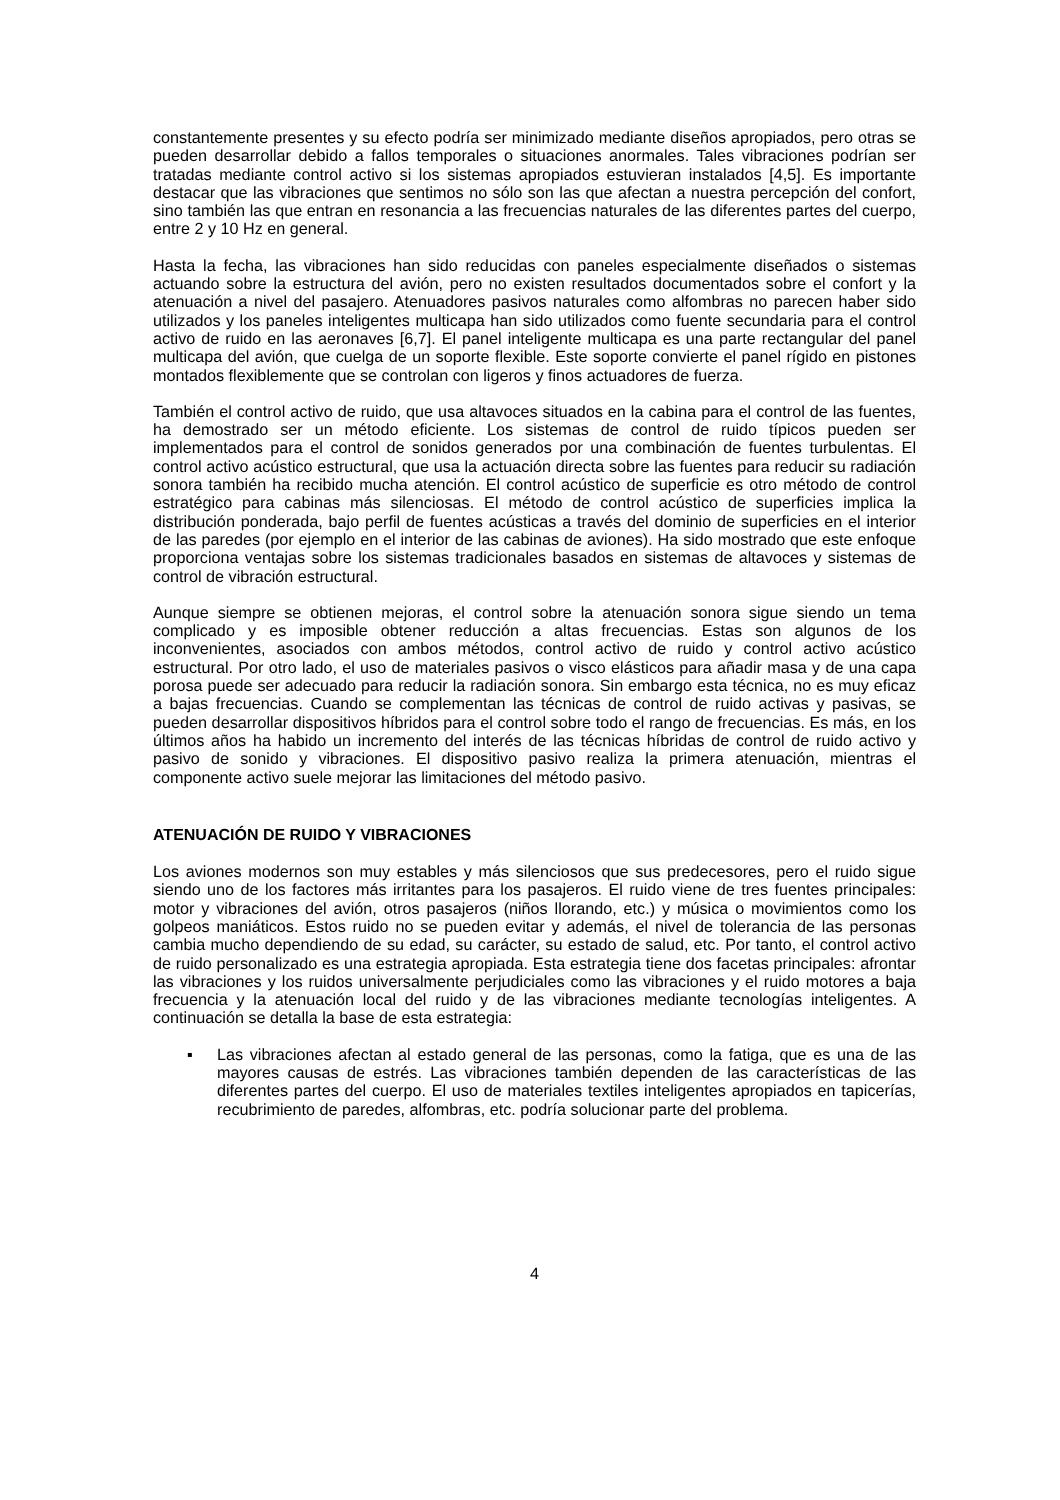constantemente presentes y su efecto podría ser minimizado mediante diseños apropiados, pero otras se pueden desarrollar debido a fallos temporales o situaciones anormales. Tales vibraciones podrían ser tratadas mediante control activo si los sistemas apropiados estuvieran instalados [4,5]. Es importante destacar que las vibraciones que sentimos no sólo son las que afectan a nuestra percepción del confort, sino también las que entran en resonancia a las frecuencias naturales de las diferentes partes del cuerpo, entre 2 y 10 Hz en general.
Hasta la fecha, las vibraciones han sido reducidas con paneles especialmente diseñados o sistemas actuando sobre la estructura del avión, pero no existen resultados documentados sobre el confort y la atenuación a nivel del pasajero. Atenuadores pasivos naturales como alfombras no parecen haber sido utilizados y los paneles inteligentes multicapa han sido utilizados como fuente secundaria para el control activo de ruido en las aeronaves [6,7]. El panel inteligente multicapa es una parte rectangular del panel multicapa del avión, que cuelga de un soporte flexible. Este soporte convierte el panel rígido en pistones montados flexiblemente que se controlan con ligeros y finos actuadores de fuerza.
También el control activo de ruido, que usa altavoces situados en la cabina para el control de las fuentes, ha demostrado ser un método eficiente. Los sistemas de control de ruido típicos pueden ser implementados para el control de sonidos generados por una combinación de fuentes turbulentas. El control activo acústico estructural, que usa la actuación directa sobre las fuentes para reducir su radiación sonora también ha recibido mucha atención. El control acústico de superficie es otro método de control estratégico para cabinas más silenciosas. El método de control acústico de superficies implica la distribución ponderada, bajo perfil de fuentes acústicas a través del dominio de superficies en el interior de las paredes (por ejemplo en el interior de las cabinas de aviones). Ha sido mostrado que este enfoque proporciona ventajas sobre los sistemas tradicionales basados en sistemas de altavoces y sistemas de control de vibración estructural.
Aunque siempre se obtienen mejoras, el control sobre la atenuación sonora sigue siendo un tema complicado y es imposible obtener reducción a altas frecuencias. Estas son algunos de los inconvenientes, asociados con ambos métodos, control activo de ruido y control activo acústico estructural. Por otro lado, el uso de materiales pasivos o visco elásticos para añadir masa y de una capa porosa puede ser adecuado para reducir la radiación sonora. Sin embargo esta técnica, no es muy eficaz a bajas frecuencias. Cuando se complementan las técnicas de control de ruido activas y pasivas, se pueden desarrollar dispositivos híbridos para el control sobre todo el rango de frecuencias. Es más, en los últimos años ha habido un incremento del interés de las técnicas híbridas de control de ruido activo y pasivo de sonido y vibraciones. El dispositivo pasivo realiza la primera atenuación, mientras el componente activo suele mejorar las limitaciones del método pasivo.
ATENUACIÓN DE RUIDO Y VIBRACIONES
Los aviones modernos son muy estables y más silenciosos que sus predecesores, pero el ruido sigue siendo uno de los factores más irritantes para los pasajeros. El ruido viene de tres fuentes principales: motor y vibraciones del avión, otros pasajeros (niños llorando, etc.) y música o movimientos como los golpeos maniáticos. Estos ruido no se pueden evitar y además, el nivel de tolerancia de las personas cambia mucho dependiendo de su edad, su carácter, su estado de salud, etc. Por tanto, el control activo de ruido personalizado es una estrategia apropiada. Esta estrategia tiene dos facetas principales: afrontar las vibraciones y los ruidos universalmente perjudiciales como las vibraciones y el ruido motores a baja frecuencia y la atenuación local del ruido y de las vibraciones mediante tecnologías inteligentes. A continuación se detalla la base de esta estrategia:
▪ Las vibraciones afectan al estado general de las personas, como la fatiga, que es una de las mayores causas de estrés. Las vibraciones también dependen de las características de las diferentes partes del cuerpo. El uso de materiales textiles inteligentes apropiados en tapicerías, recubrimiento de paredes, alfombras, etc. podría solucionar parte del problema.
4